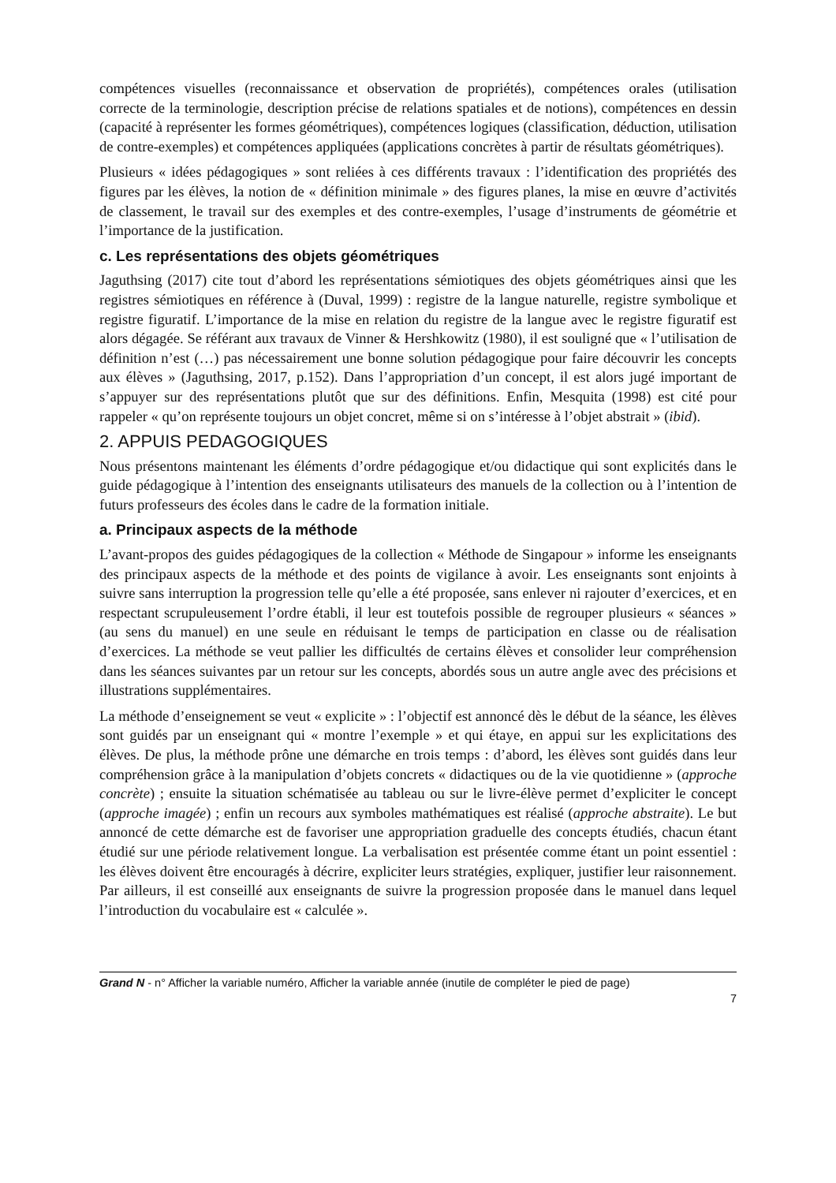compétences visuelles (reconnaissance et observation de propriétés), compétences orales (utilisation correcte de la terminologie, description précise de relations spatiales et de notions), compétences en dessin (capacité à représenter les formes géométriques), compétences logiques (classification, déduction, utilisation de contre-exemples) et compétences appliquées (applications concrètes à partir de résultats géométriques).
Plusieurs « idées pédagogiques » sont reliées à ces différents travaux : l’identification des propriétés des figures par les élèves, la notion de « définition minimale » des figures planes, la mise en œuvre d’activités de classement, le travail sur des exemples et des contre-exemples, l’usage d’instruments de géométrie et l’importance de la justification.
c. Les représentations des objets géométriques
Jaguthsing (2017) cite tout d’abord les représentations sémiotiques des objets géométriques ainsi que les registres sémiotiques en référence à (Duval, 1999) : registre de la langue naturelle, registre symbolique et registre figuratif. L’importance de la mise en relation du registre de la langue avec le registre figuratif est alors dégagée. Se référant aux travaux de Vinner & Hershkowitz (1980), il est souligné que « l’utilisation de définition n’est (…) pas nécessairement une bonne solution pédagogique pour faire découvrir les concepts aux élèves » (Jaguthsing, 2017, p.152). Dans l’appropriation d’un concept, il est alors jugé important de s’appuyer sur des représentations plutôt que sur des définitions. Enfin, Mesquita (1998) est cité pour rappeler « qu’on représente toujours un objet concret, même si on s’intéresse à l’objet abstrait » (ibid).
2. APPUIS PEDAGOGIQUES
Nous présentons maintenant les éléments d’ordre pédagogique et/ou didactique qui sont explicités dans le guide pédagogique à l’intention des enseignants utilisateurs des manuels de la collection ou à l’intention de futurs professeurs des écoles dans le cadre de la formation initiale.
a. Principaux aspects de la méthode
L’avant-propos des guides pédagogiques de la collection « Méthode de Singapour » informe les enseignants des principaux aspects de la méthode et des points de vigilance à avoir. Les enseignants sont enjoints à suivre sans interruption la progression telle qu’elle a été proposée, sans enlever ni rajouter d’exercices, et en respectant scrupuleusement l’ordre établi, il leur est toutefois possible de regrouper plusieurs « séances » (au sens du manuel) en une seule en réduisant le temps de participation en classe ou de réalisation d’exercices. La méthode se veut pallier les difficultés de certains élèves et consolider leur compréhension dans les séances suivantes par un retour sur les concepts, abordés sous un autre angle avec des précisions et illustrations supplémentaires.
La méthode d’enseignement se veut « explicite » : l’objectif est annoncé dès le début de la séance, les élèves sont guidés par un enseignant qui « montre l’exemple » et qui étaye, en appui sur les explicitations des élèves. De plus, la méthode prône une démarche en trois temps : d’abord, les élèves sont guidés dans leur compréhension grâce à la manipulation d’objets concrets « didactiques ou de la vie quotidienne » (approche concrète) ; ensuite la situation schématisée au tableau ou sur le livre-élève permet d’expliciter le concept (approche imagée) ; enfin un recours aux symboles mathématiques est réalisé (approche abstraite). Le but annoncé de cette démarche est de favoriser une appropriation graduelle des concepts étudiés, chacun étant étudié sur une période relativement longue. La verbalisation est présentée comme étant un point essentiel : les élèves doivent être encouragés à décrire, expliciter leurs stratégies, expliquer, justifier leur raisonnement. Par ailleurs, il est conseillé aux enseignants de suivre la progression proposée dans le manuel dans lequel l’introduction du vocabulaire est « calculée ».
Grand N - n° Afficher la variable numéro, Afficher la variable année (inutile de compléter le pied de page)
7